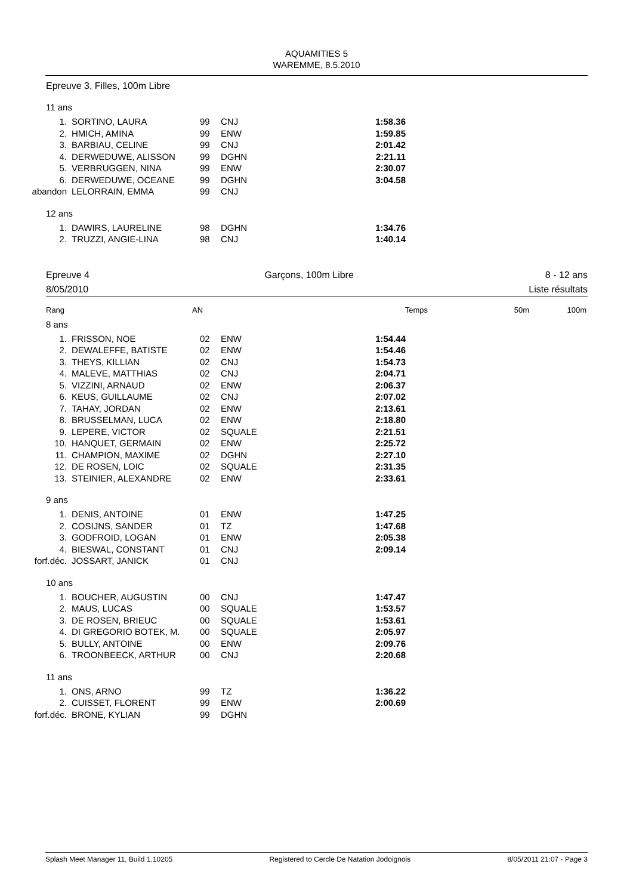AQUAMITIES 5
WAREMME, 8.5.2010
Epreuve 3, Filles, 100m Libre
11 ans
| 1. | SORTINO, LAURA | 99 | CNJ | 1:58.36 |
| 2. | HMICH, AMINA | 99 | ENW | 1:59.85 |
| 3. | BARBIAU, CELINE | 99 | CNJ | 2:01.42 |
| 4. | DERWEDUWE, ALISSON | 99 | DGHN | 2:21.11 |
| 5. | VERBRUGGEN, NINA | 99 | ENW | 2:30.07 |
| 6. | DERWEDUWE, OCEANE | 99 | DGHN | 3:04.58 |
| abandon | LELORRAIN, EMMA | 99 | CNJ | |
12 ans
| 1. | DAWIRS, LAURELINE | 98 | DGHN | 1:34.76 |
| 2. | TRUZZI, ANGIE-LINA | 98 | CNJ | 1:40.14 |
Epreuve 4
8/05/2010
Garçons, 100m Libre 8 - 12 ans
Liste résultats
Rang AN Temps 50m 100m
8 ans
| 1. | FRISSON, NOE | 02 | ENW | 1:54.44 |
| 2. | DEWALEFFE, BATISTE | 02 | ENW | 1:54.46 |
| 3. | THEYS, KILLIAN | 02 | CNJ | 1:54.73 |
| 4. | MALEVE, MATTHIAS | 02 | CNJ | 2:04.71 |
| 5. | VIZZINI, ARNAUD | 02 | ENW | 2:06.37 |
| 6. | KEUS, GUILLAUME | 02 | CNJ | 2:07.02 |
| 7. | TAHAY, JORDAN | 02 | ENW | 2:13.61 |
| 8. | BRUSSELMAN, LUCA | 02 | ENW | 2:18.80 |
| 9. | LEPERE, VICTOR | 02 | SQUALE | 2:21.51 |
| 10. | HANQUET, GERMAIN | 02 | ENW | 2:25.72 |
| 11. | CHAMPION, MAXIME | 02 | DGHN | 2:27.10 |
| 12. | DE ROSEN, LOIC | 02 | SQUALE | 2:31.35 |
| 13. | STEINIER, ALEXANDRE | 02 | ENW | 2:33.61 |
9 ans
| 1. | DENIS, ANTOINE | 01 | ENW | 1:47.25 |
| 2. | COSIJNS, SANDER | 01 | TZ | 1:47.68 |
| 3. | GODFROID, LOGAN | 01 | ENW | 2:05.38 |
| 4. | BIESWAL, CONSTANT | 01 | CNJ | 2:09.14 |
| forf.déc. | JOSSART, JANICK | 01 | CNJ | |
10 ans
| 1. | BOUCHER, AUGUSTIN | 00 | CNJ | 1:47.47 |
| 2. | MAUS, LUCAS | 00 | SQUALE | 1:53.57 |
| 3. | DE ROSEN, BRIEUC | 00 | SQUALE | 1:53.61 |
| 4. | DI GREGORIO BOTEK, M. | 00 | SQUALE | 2:05.97 |
| 5. | BULLY, ANTOINE | 00 | ENW | 2:09.76 |
| 6. | TROONBEECK, ARTHUR | 00 | CNJ | 2:20.68 |
11 ans
| 1. | ONS, ARNO | 99 | TZ | 1:36.22 |
| 2. | CUISSET, FLORENT | 99 | ENW | 2:00.69 |
| forf.déc. | BRONE, KYLIAN | 99 | DGHN | |
Splash Meet Manager 11, Build 1.10205 Registered to Cercle De Natation Jodoignois 8/05/2011 21:07 - Page 3